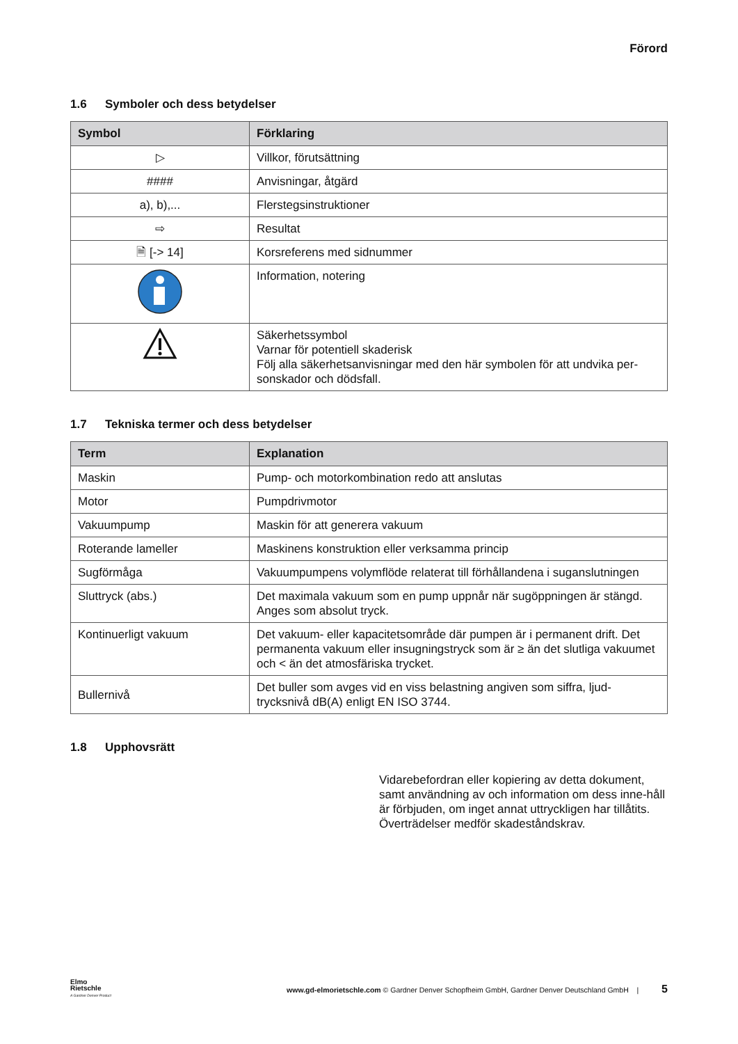Förord
1.6 Symboler och dess betydelser
| Symbol | Förklaring |
| --- | --- |
| ▷ | Villkor, förutsättning |
| #### | Anvisningar, åtgärd |
| a), b),... | Flerstegsinstruktioner |
| ⇨ | Resultat |
| 🗎 [-> 14] | Korsreferens med sidnummer |
| | Information, notering |
| | Säkerhetssymbol Varnar för potentiell skaderisk Följ alla säkerhetsanvisningar med den här symbolen för att undvika per-sonskador och dödsfall. |
1.7 Tekniska termer och dess betydelser
| Term | Explanation |
| --- | --- |
| Maskin | Pump- och motorkombination redo att anslutas |
| Motor | Pumpdrivmotor |
| Vakuumpump | Maskin för att generera vakuum |
| Roterande lameller | Maskinens konstruktion eller verksamma princip |
| Sugförmåga | Vakuumpumpens volymflöde relaterat till förhållandena i suganslutningen |
| Sluttryck (abs.) | Det maximala vakuum som en pump uppnår när sugöppningen är stängd. Anges som absolut tryck. |
| Kontinuerligt vakuum | Det vakuum- eller kapacitetsområde där pumpen är i permanent drift. Det permanenta vakuum eller insugningstryck som är ≥ än det slutliga vakuumet och < än det atmosfäriska trycket. |
| Bullernivå | Det buller som avges vid en viss belastning angiven som siffra, ljud-trycksnivå dB(A) enligt EN ISO 3744. |
1.8 Upphovsrätt
Vidarebefordran eller kopiering av detta dokument, samt användning av och information om dess inne-håll är förbjuden, om inget annat uttryckligen har tillåtits. Överträdelser medför skadeståndskrav.
Elmo
Rietschle
A Gardner Denver Product
www.gd-elmorietschle.com © Gardner Denver Schopfheim GmbH, Gardner Denver Deutschland GmbH | 5